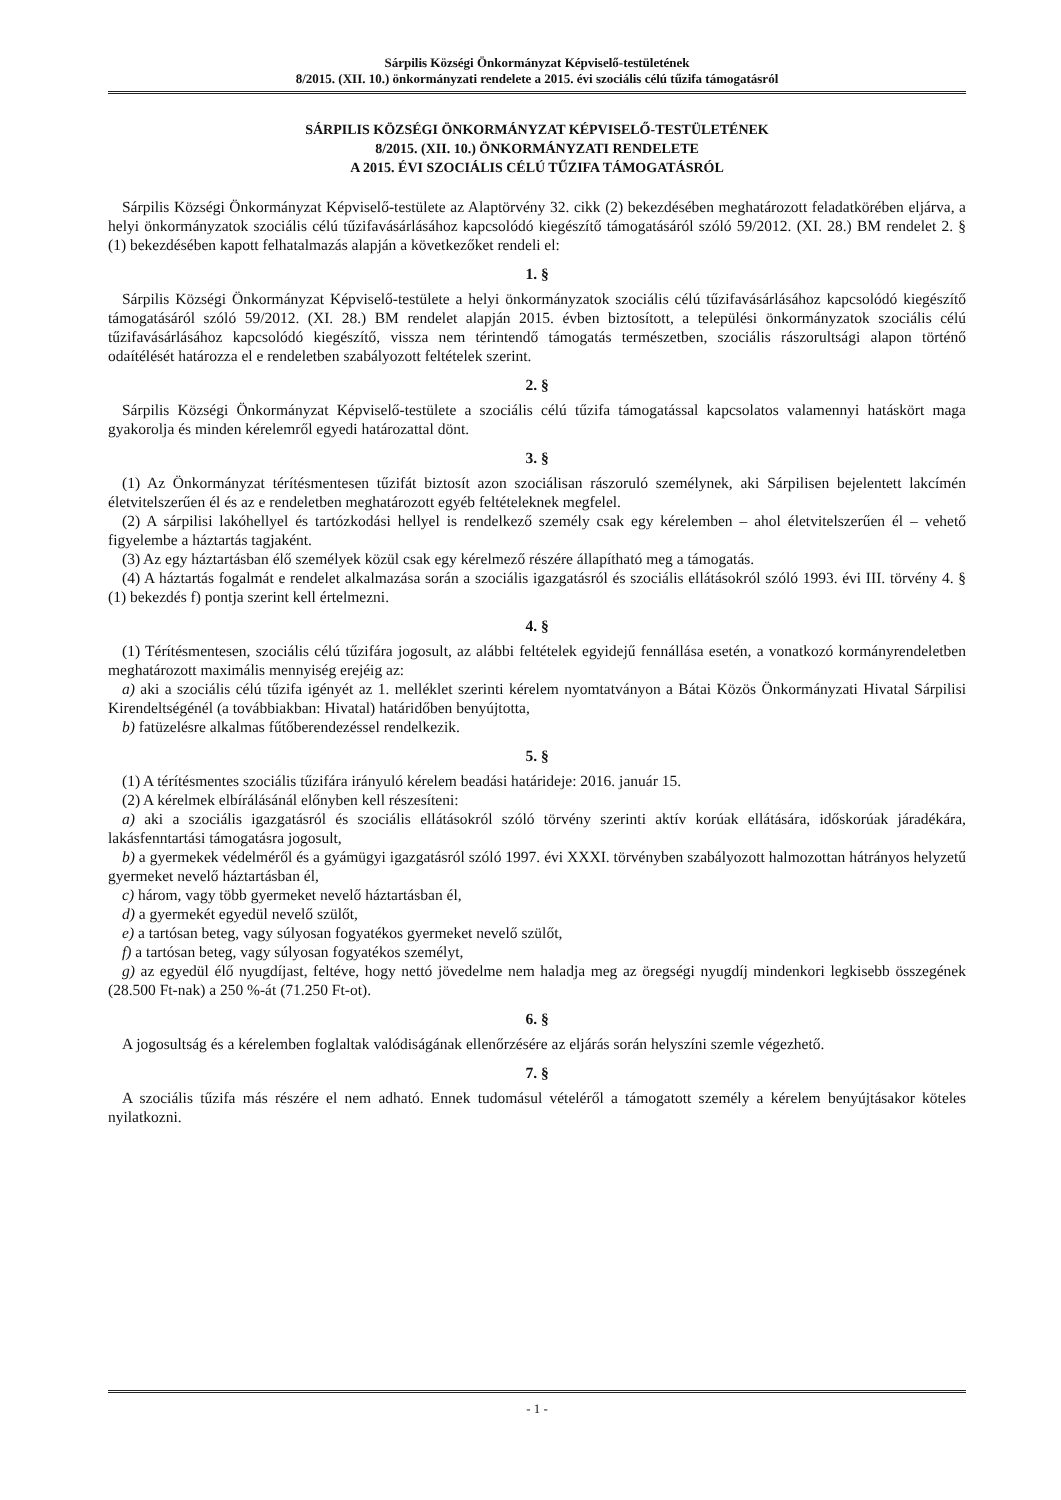Sárpilis Községi Önkormányzat Képviselő-testületének
8/2015. (XII. 10.) önkormányzati rendelete a 2015. évi szociális célú tűzifa támogatásról
SÁRPILIS KÖZSÉGI ÖNKORMÁNYZAT KÉPVISELŐ-TESTÜLETÉNEK
8/2015. (XII. 10.) ÖNKORMÁNYZATI RENDELETE
A 2015. ÉVI SZOCIÁLIS CÉLÚ TŰZIFA TÁMOGATÁSRÓL
Sárpilis Községi Önkormányzat Képviselő-testülete az Alaptörvény 32. cikk (2) bekezdésében meghatározott feladatkörében eljárva, a helyi önkormányzatok szociális célú tűzifavásárlásához kapcsolódó kiegészítő támogatásáról szóló 59/2012. (XI. 28.) BM rendelet 2. § (1) bekezdésében kapott felhatalmazás alapján a következőket rendeli el:
1. §
Sárpilis Községi Önkormányzat Képviselő-testülete a helyi önkormányzatok szociális célú tűzifavásárlásához kapcsolódó kiegészítő támogatásáról szóló 59/2012. (XI. 28.) BM rendelet alapján 2015. évben biztosított, a települési önkormányzatok szociális célú tűzifavásárlásához kapcsolódó kiegészítő, vissza nem térintendő támogatás természetben, szociális rászorultsági alapon történő odaítélését határozza el e rendeletben szabályozott feltételek szerint.
2. §
Sárpilis Községi Önkormányzat Képviselő-testülete a szociális célú tűzifa támogatással kapcsolatos valamennyi hatáskört maga gyakorolja és minden kérelemről egyedi határozattal dönt.
3. §
(1) Az Önkormányzat térítésmentesen tűzifát biztosít azon szociálisan rászoruló személynek, aki Sárpilisen bejelentett lakcímén életvitelszerűen él és az e rendeletben meghatározott egyéb feltételeknek megfelel.
(2) A sárpilisi lakóhellyel és tartózkodási hellyel is rendelkező személy csak egy kérelemben – ahol életvitelszerűen él – vehető figyelembe a háztartás tagjaként.
(3) Az egy háztartásban élő személyek közül csak egy kérelmező részére állapítható meg a támogatás.
(4) A háztartás fogalmát e rendelet alkalmazása során a szociális igazgatásról és szociális ellátásokról szóló 1993. évi III. törvény 4. § (1) bekezdés f) pontja szerint kell értelmezni.
4. §
(1) Térítésmentesen, szociális célú tűzifára jogosult, az alábbi feltételek egyidejű fennállása esetén, a vonatkozó kormányrendeletben meghatározott maximális mennyiség erejéig az:
a) aki a szociális célú tűzifa igényét az 1. melléklet szerinti kérelem nyomtatványon a Bátai Közös Önkormányzati Hivatal Sárpilisi Kirendeltségénél (a továbbiakban: Hivatal) határidőben benyújtotta,
b) fatüzelésre alkalmas fűtőberendezéssel rendelkezik.
5. §
(1) A térítésmentes szociális tűzifára irányuló kérelem beadási határideje: 2016. január 15.
(2) A kérelmek elbírálásánál előnyben kell részesíteni:
a) aki a szociális igazgatásról és szociális ellátásokról szóló törvény szerinti aktív korúak ellátására, időskorúak járadékára, lakásfenntartási támogatásra jogosult,
b) a gyermekek védelméről és a gyámügyi igazgatásról szóló 1997. évi XXXI. törvényben szabályozott halmozottan hátrányos helyzetű gyermeket nevelő háztartásban él,
c) három, vagy több gyermeket nevelő háztartásban él,
d) a gyermekét egyedül nevelő szülőt,
e) a tartósan beteg, vagy súlyosan fogyatékos gyermeket nevelő szülőt,
f) a tartósan beteg, vagy súlyosan fogyatékos személyt,
g) az egyedül élő nyugdíjast, feltéve, hogy nettó jövedelme nem haladja meg az öregségi nyugdíj mindenkori legkisebb összegének (28.500 Ft-nak) a 250 %-át (71.250 Ft-ot).
6. §
A jogosultság és a kérelemben foglaltak valódiságának ellenőrzésére az eljárás során helyszíni szemle végezhető.
7. §
A szociális tűzifa más részére el nem adható. Ennek tudomásul vételéről a támogatott személy a kérelem benyújtásakor köteles nyilatkozni.
- 1 -